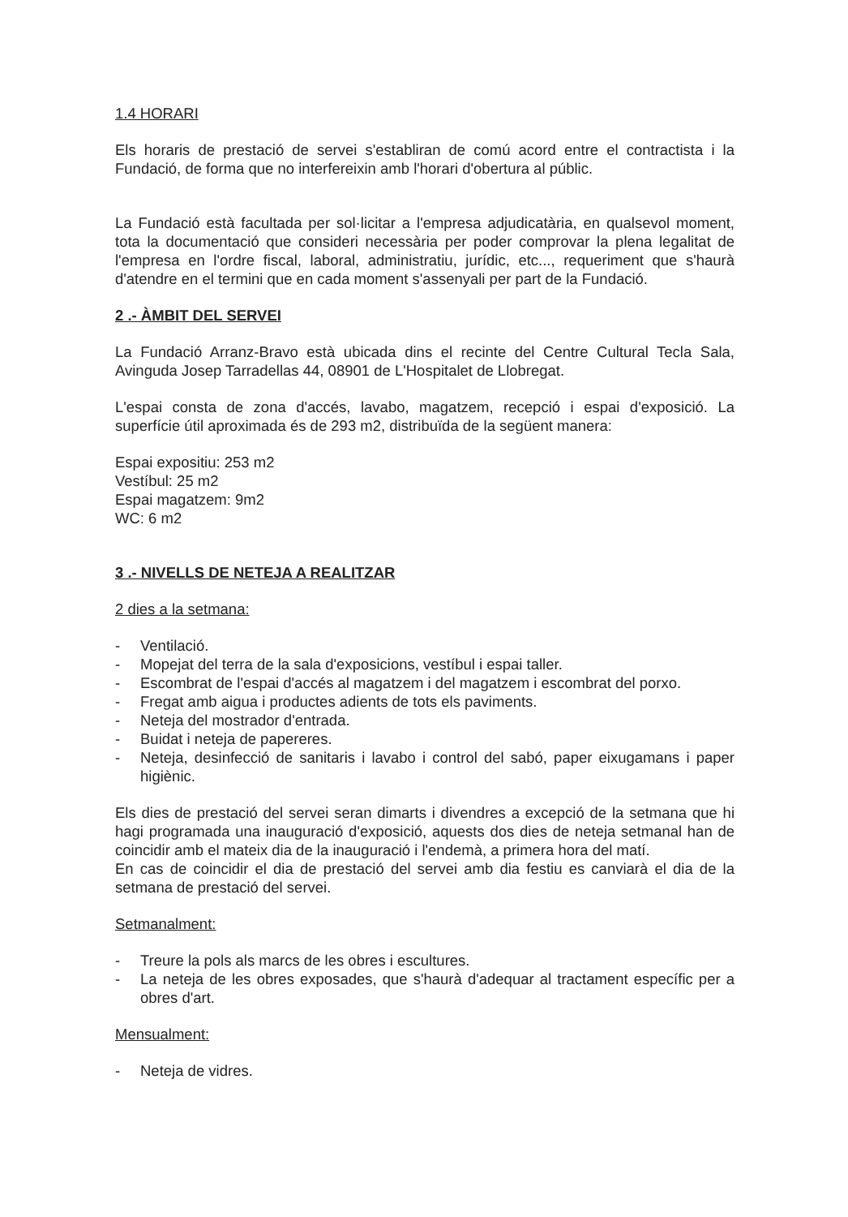1.4 HORARI
Els horaris de prestació de servei s'establiran de comú acord entre el contractista i la Fundació, de forma que no interfereixin amb l'horari d'obertura al públic.
La Fundació està facultada per sol·licitar a l'empresa adjudicatària, en qualsevol moment, tota la documentació que consideri necessària per poder comprovar la plena legalitat de l'empresa en l'ordre fiscal, laboral, administratiu, jurídic, etc..., requeriment que s'haurà d'atendre en el termini que en cada moment s'assenyali per part de la Fundació.
2 .- ÀMBIT DEL SERVEI
La Fundació Arranz-Bravo està ubicada dins el recinte del Centre Cultural Tecla Sala, Avinguda Josep Tarradellas 44, 08901 de L'Hospitalet de Llobregat.
L'espai consta de zona d'accés, lavabo, magatzem, recepció i espai d'exposició. La superfície útil aproximada és de 293 m2, distribuïda de la següent manera:
Espai expositiu: 253 m2
Vestíbul: 25 m2
Espai magatzem: 9m2
WC: 6 m2
3 .- NIVELLS DE NETEJA A REALITZAR
2 dies a la setmana:
- Ventilació.
- Mopejat del terra de la sala d'exposicions, vestíbul i espai taller.
- Escombrat de l'espai d'accés al magatzem i del magatzem i escombrat del porxo.
- Fregat amb aigua i productes adients de tots els paviments.
- Neteja del mostrador d'entrada.
- Buidat i neteja de papereres.
- Neteja, desinfecció de sanitaris i lavabo i control del sabó, paper eixugamans i paper higiènic.
Els dies de prestació del servei seran dimarts i divendres a excepció de la setmana que hi hagi programada una inauguració d'exposició, aquests dos dies de neteja setmanal han de coincidir amb el mateix dia de la inauguració i l'endemà, a primera hora del matí.
En cas de coincidir el dia de prestació del servei amb dia festiu es canviarà el dia de la setmana de prestació del servei.
Setmanalment:
- Treure la pols als marcs de les obres i escultures.
- La neteja de les obres exposades, que s'haurà d'adequar al tractament específic per a obres d'art.
Mensualment:
- Neteja de vidres.